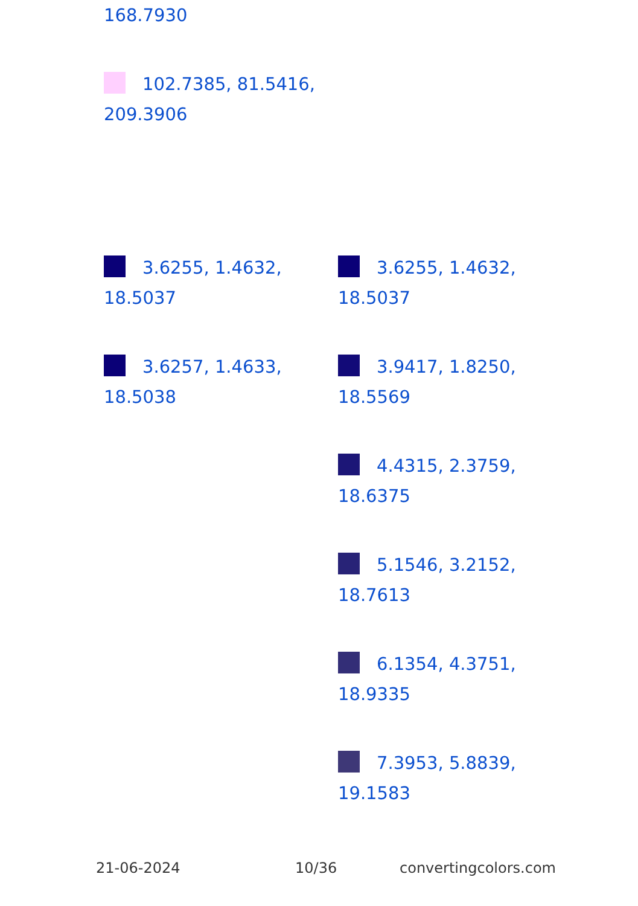168.7930
102.7385, 81.5416, 209.3906
3.6255, 1.4632, 18.5037
3.6255, 1.4632, 18.5037
3.6257, 1.4633, 18.5038
3.9417, 1.8250, 18.5569
4.4315, 2.3759, 18.6375
5.1546, 3.2152, 18.7613
6.1354, 4.3751, 18.9335
7.3953, 5.8839, 19.1583
21-06-2024 10/36 convertingcolors.com